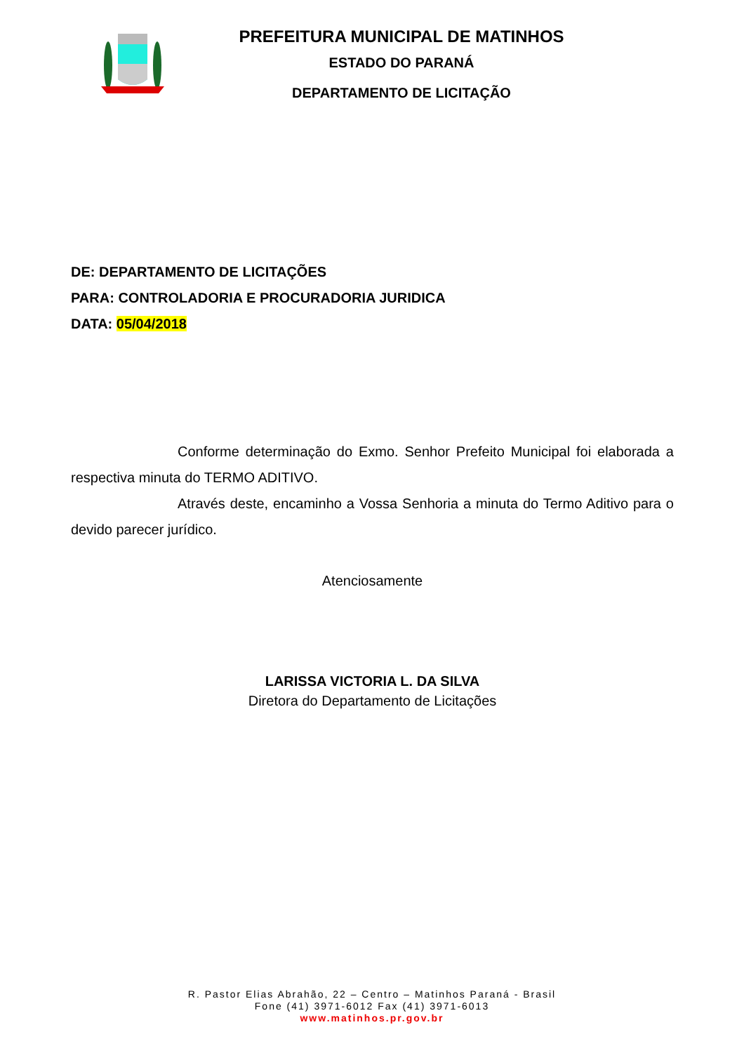PREFEITURA MUNICIPAL DE MATINHOS
ESTADO DO PARANÁ
DEPARTAMENTO DE LICITAÇÃO
DE: DEPARTAMENTO DE LICITAÇÕES
PARA: CONTROLADORIA E PROCURADORIA JURIDICA
DATA: 05/04/2018
Conforme determinação do Exmo. Senhor Prefeito Municipal foi elaborada a respectiva minuta do TERMO ADITIVO.
Através deste, encaminho a Vossa Senhoria a minuta do Termo Aditivo para o devido parecer jurídico.
Atenciosamente
LARISSA VICTORIA L. DA SILVA
Diretora do Departamento de Licitações
R. Pastor Elias Abrahão, 22 – Centro – Matinhos Paraná - Brasil
Fone (41) 3971-6012 Fax (41) 3971-6013
www.matinhos.pr.gov.br